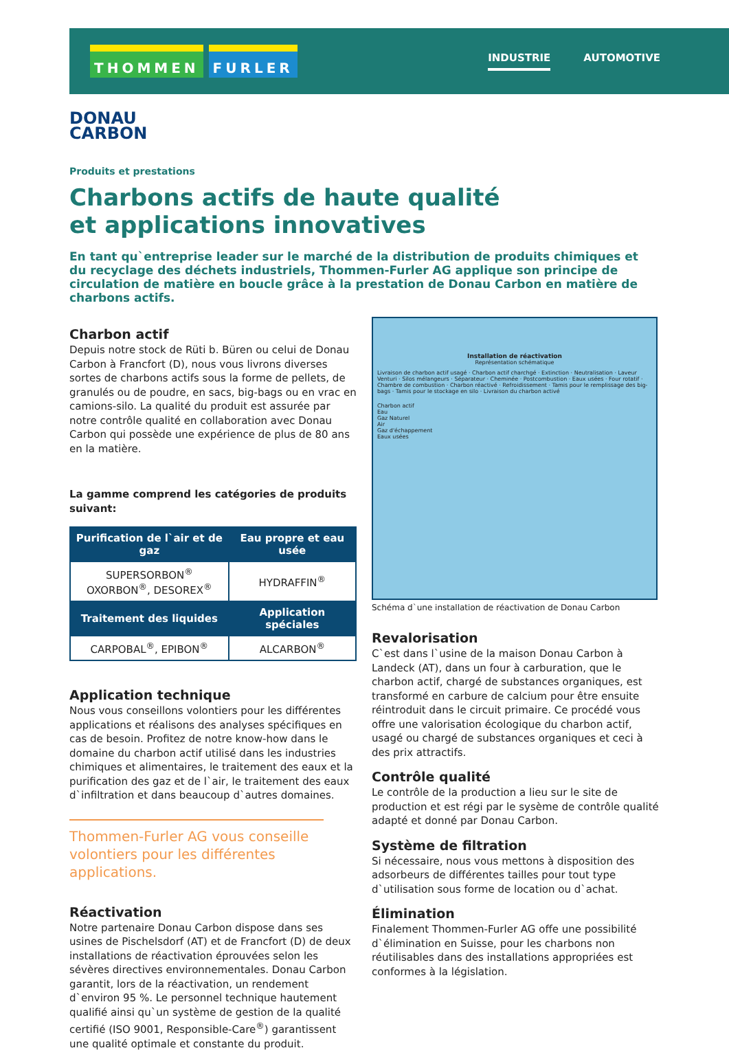THOMMEN FURLER
INDUSTRIE AUTOMOTIVE
DONAU
CARBON
Produits et prestations
Charbons actifs de haute qualité
et applications innovatives
En tant qu`entreprise leader sur le marché de la distribution de produits chimiques et du recyclage des déchets industriels, Thommen-Furler AG applique son principe de circulation de matière en boucle grâce à la prestation de Donau Carbon en matière de charbons actifs.
Charbon actif
Depuis notre stock de Rüti b. Büren ou celui de Donau Carbon à Francfort (D), nous vous livrons diverses sortes de charbons actifs sous la forme de pellets, de granulés ou de poudre, en sacs, big-bags ou en vrac en camions-silo. La qualité du produit est assurée par notre contrôle qualité en collaboration avec Donau Carbon qui possède une expérience de plus de 80 ans en la matière.
La gamme comprend les catégories de produits suivant:
| Purification de l`air et de gaz | Eau propre et eau usée |
| --- | --- |
| SUPERSORBON<sup>®</sup> OXORBON<sup>®</sup>, DESOREX<sup>®</sup> | HYDRAFFIN<sup>®</sup> |
| Traitement des liquides | Application spéciales |
| CARPOBAL<sup>®</sup>, EPIBON<sup>®</sup> | ALCARBON<sup>®</sup> |
Application technique
Nous vous conseillons volontiers pour les différentes applications et réalisons des analyses spécifiques en cas de besoin. Profitez de notre know-how dans le domaine du charbon actif utilisé dans les industries chimiques et alimentaires, le traitement des eaux et la purification des gaz et de l`air, le traitement des eaux d`infiltration et dans beaucoup d`autres domaines.
Thommen-Furler AG vous conseille volontiers pour les différentes applications.
Réactivation
Notre partenaire Donau Carbon dispose dans ses usines de Pischelsdorf (AT) et de Francfort (D) de deux installations de réactivation éprouvées selon les sévères directives environnementales. Donau Carbon garantit, lors de la réactivation, un rendement d`environ 95 %. Le personnel technique hautement qualifié ainsi qu`un système de gestion de la qualité certifié (ISO 9001, Responsible-Care<sup>®</sup>) garantissent une qualité optimale et constante du produit.
Installation de réactivation
Représentation schématique
Livraison de charbon actif usagé · Charbon actif charchgé · Extinction · Neutralisation · Laveur Venturi · Silos mélangeurs · Séparateur · Cheminée · Postcombustion · Eaux usées · Four rotatif · Chambre de combustion · Charbon réactivé · Refroidissement · Tamis pour le remplissage des big-bags · Tamis pour le stockage en silo · Livraison du charbon activé
Charbon actif
Eau
Gaz Naturel
Air
Gaz d'échappement
Eaux usées
Schéma d`une installation de réactivation de Donau Carbon
Revalorisation
C`est dans l`usine de la maison Donau Carbon à Landeck (AT), dans un four à carburation, que le charbon actif, chargé de substances organiques, est transformé en carbure de calcium pour être ensuite réintroduit dans le circuit primaire. Ce procédé vous offre une valorisation écologique du charbon actif, usagé ou chargé de substances organiques et ceci à des prix attractifs.
Contrôle qualité
Le contrôle de la production a lieu sur le site de production et est régi par le sysème de contrôle qualité adapté et donné par Donau Carbon.
Système de filtration
Si nécessaire, nous vous mettons à disposition des adsorbeurs de différentes tailles pour tout type d`utilisation sous forme de location ou d`achat.
Élimination
Finalement Thommen-Furler AG offe une possibilité d`élimination en Suisse, pour les charbons non réutilisables dans des installations appropriées est conformes à la législation.